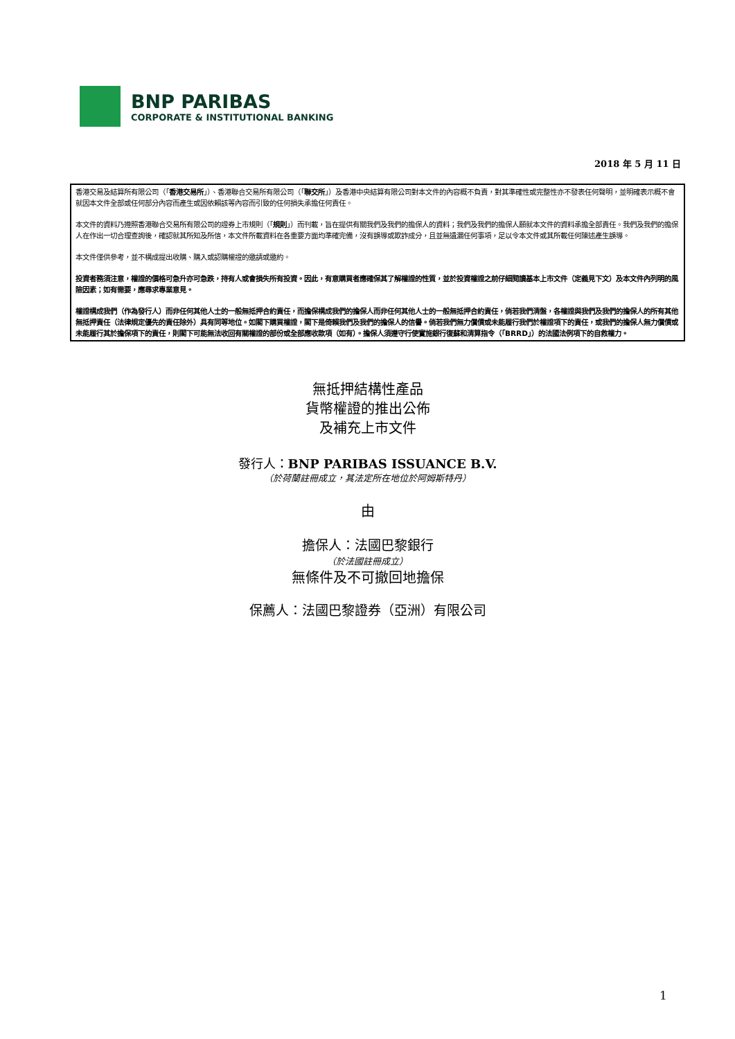BNP PARIBAS
CORPORATE & INSTITUTIONAL BANKING
2018 年 5 月 11 日
香港交易及結算所有限公司（「香港交易所」）、香港聯合交易所有限公司（「聯交所」）及香港中央結算有限公司對本文件的內容概不負責，對其準確性或完整性亦不發表任何聲明，並明確表示概不會就因本文件全部或任何部分內容而產生或因依賴該等內容而引致的任何損失承擔任何責任。
本文件的資料乃遵照香港聯合交易所有限公司的證券上市規則（「規則」）而刊載，旨在提供有關我們及我們的擔保人的資料；我們及我們的擔保人願就本文件的資料承擔全部責任。我們及我們的擔保人在作出一切合理查詢後，確認就其所知及所信，本文件所載資料在各重要方面均準確完備，沒有誤導或欺詐成分，且並無遺漏任何事項，足以令本文件或其所載任何陳述產生誤導。
本文件僅供參考，並不構成提出收購、購入或認購權證的邀請或邀約。
投資者務須注意，權證的價格可急升亦可急跌，持有人或會損失所有投資。因此，有意購買者應確保其了解權證的性質，並於投資權證之前仔細閱讀基本上市文件（定義見下文）及本文件內列明的風險因素；如有需要，應尋求專業意見。
權證構成我們（作為發行人）而非任何其他人士的一般無抵押合約責任，而擔保構成我們的擔保人而非任何其他人士的一般無抵押合約責任，倘若我們清盤，各權證與我們及我們的擔保人的所有其他無抵押責任（法律規定優先的責任除外）具有同等地位。如閣下購買權證，閣下是倚賴我們及我們的擔保人的信譽。倘若我們無力償債或未能履行我們於權證項下的責任，或我們的擔保人無力償債或未能履行其於擔保項下的責任，則閣下可能無法收回有關權證的部份或全部應收款項（如有）。擔保人須遵守行使實施銀行復蘇和清算指令（「BRRD」）的法國法例項下的自救權力。
無抵押結構性產品
貨幣權證的推出公佈
及補充上市文件
發行人：BNP PARIBAS ISSUANCE B.V.
（於荷蘭註冊成立，其法定所在地位於阿姆斯特丹）
由
擔保人：法國巴黎銀行
（於法國註冊成立）
無條件及不可撤回地擔保
保薦人：法國巴黎證券（亞洲）有限公司
1